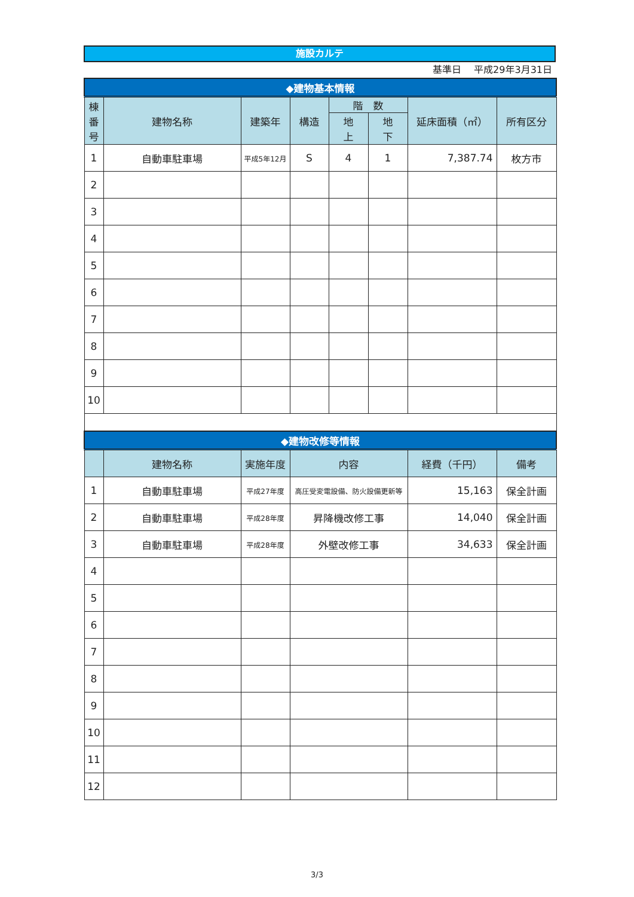施設カルテ
基準日　 平成29年3月31日
| ◆建物基本情報 | | | | | | | |
| 棟 番 号 | 建物名称 | 建築年 | 構造 | 階 数 | | 延床面積（㎡） | 所有区分 |
| | | | | 地 上 | 地 下 | | |
| 1 | 自動車駐車場 | 平成5年12月 | S | 4 | 1 | 7,387.74 | 枚方市 |
| 2 | | | | | | | |
| 3 | | | | | | | |
| 4 | | | | | | | |
| 5 | | | | | | | |
| 6 | | | | | | | |
| 7 | | | | | | | |
| 8 | | | | | | | |
| 9 | | | | | | | |
| 10 | | | | | | | |
| ◆建物改修等情報 | | | | | | | |
| | 建物名称 | 実施年度 | 内容 | | | 経費（千円） | 備考 |
| 1 | 自動車駐車場 | 平成27年度 | 高圧受変電設備、防火設備更新等 | | | 15,163 | 保全計画 |
| 2 | 自動車駐車場 | 平成28年度 | 昇降機改修工事 | | | 14,040 | 保全計画 |
| 3 | 自動車駐車場 | 平成28年度 | 外壁改修工事 | | | 34,633 | 保全計画 |
| 4 | | | | | | | |
| 5 | | | | | | | |
| 6 | | | | | | | |
| 7 | | | | | | | |
| 8 | | | | | | | |
| 9 | | | | | | | |
| 10 | | | | | | | |
| 11 | | | | | | | |
| 12 | | | | | | | |
3/3